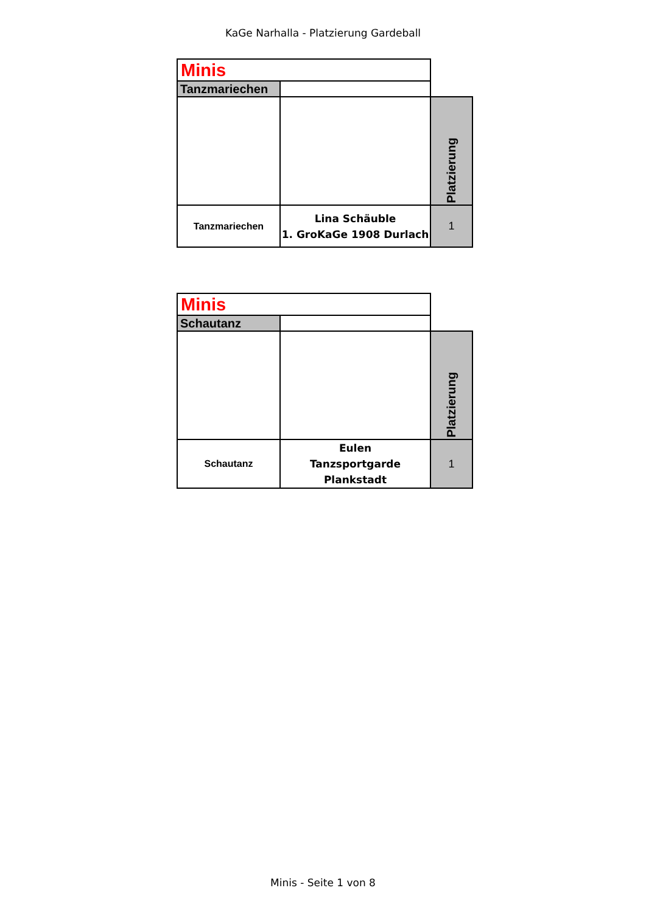KaGe Narhalla - Platzierung Gardeball
| Minis | | |
| Tanzmariechen | | |
| | | Platzierung |
| Tanzmariechen | Lina Schäuble 1. GroKaGe 1908 Durlach | 1 |
| Minis | | |
| Schautanz | | |
| | | Platzierung |
| Schautanz | Eulen Tanzsportgarde Plankstadt | 1 |
Minis - Seite 1 von 8